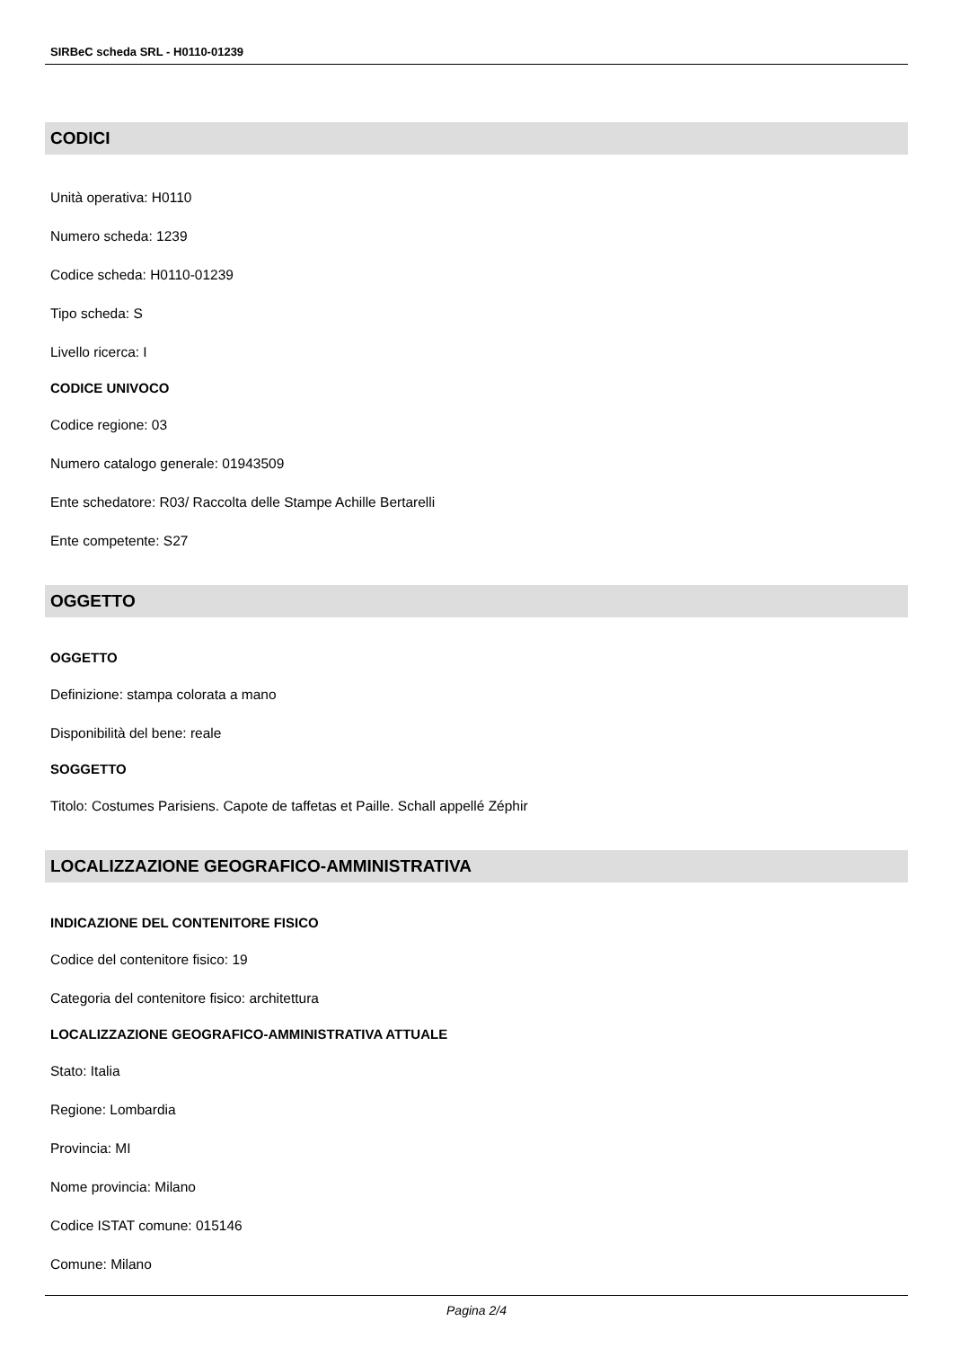SIRBeC scheda SRL - H0110-01239
CODICI
Unità operativa: H0110
Numero scheda: 1239
Codice scheda: H0110-01239
Tipo scheda: S
Livello ricerca: I
CODICE UNIVOCO
Codice regione: 03
Numero catalogo generale: 01943509
Ente schedatore: R03/ Raccolta delle Stampe Achille Bertarelli
Ente competente: S27
OGGETTO
OGGETTO
Definizione: stampa colorata a mano
Disponibilità del bene: reale
SOGGETTO
Titolo: Costumes Parisiens. Capote de taffetas et Paille. Schall appellé Zéphir
LOCALIZZAZIONE GEOGRAFICO-AMMINISTRATIVA
INDICAZIONE DEL CONTENITORE FISICO
Codice del contenitore fisico: 19
Categoria del contenitore fisico: architettura
LOCALIZZAZIONE GEOGRAFICO-AMMINISTRATIVA ATTUALE
Stato: Italia
Regione: Lombardia
Provincia: MI
Nome provincia: Milano
Codice ISTAT comune: 015146
Comune: Milano
Pagina 2/4